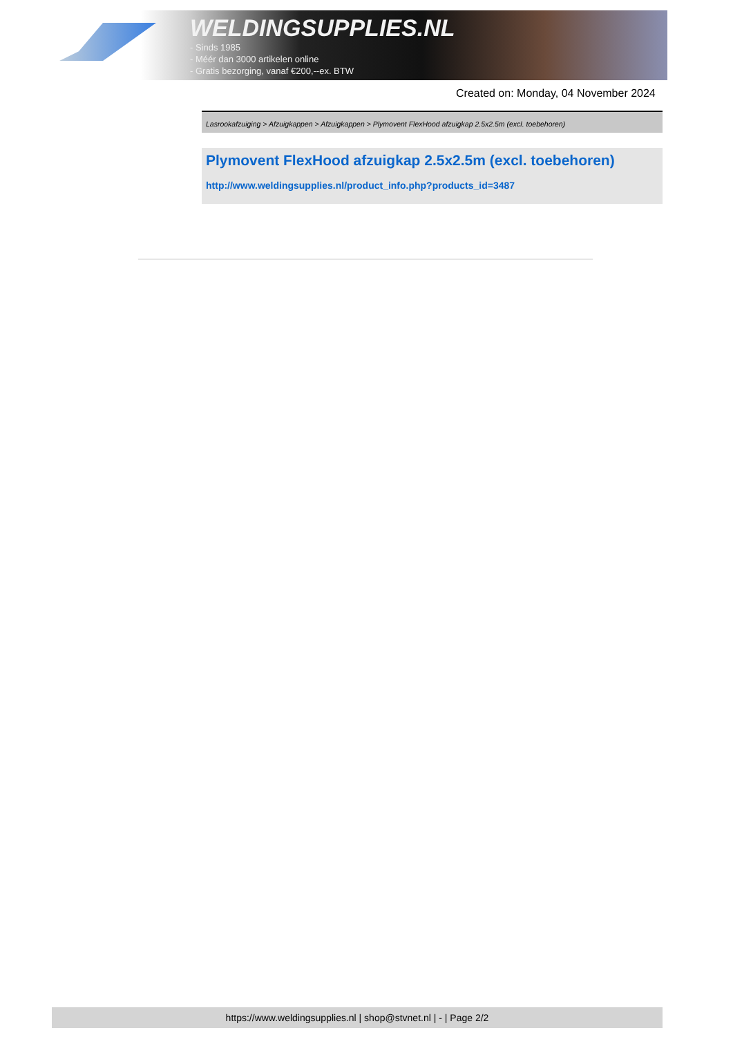WELDINGSUPPLIES.NL
- Sinds 1985
- Méér dan 3000 artikelen online
- Gratis bezorging, vanaf €200,--ex. BTW
Created on: Monday, 04 November 2024
Lasrookafzuiging > Afzuigkappen > Afzuigkappen > Plymovent FlexHood afzuigkap 2.5x2.5m (excl. toebehoren)
Plymovent FlexHood afzuigkap 2.5x2.5m (excl. toebehoren)
http://www.weldingsupplies.nl/product_info.php?products_id=3487
https://www.weldingsupplies.nl | shop@stvnet.nl | - | Page 2/2